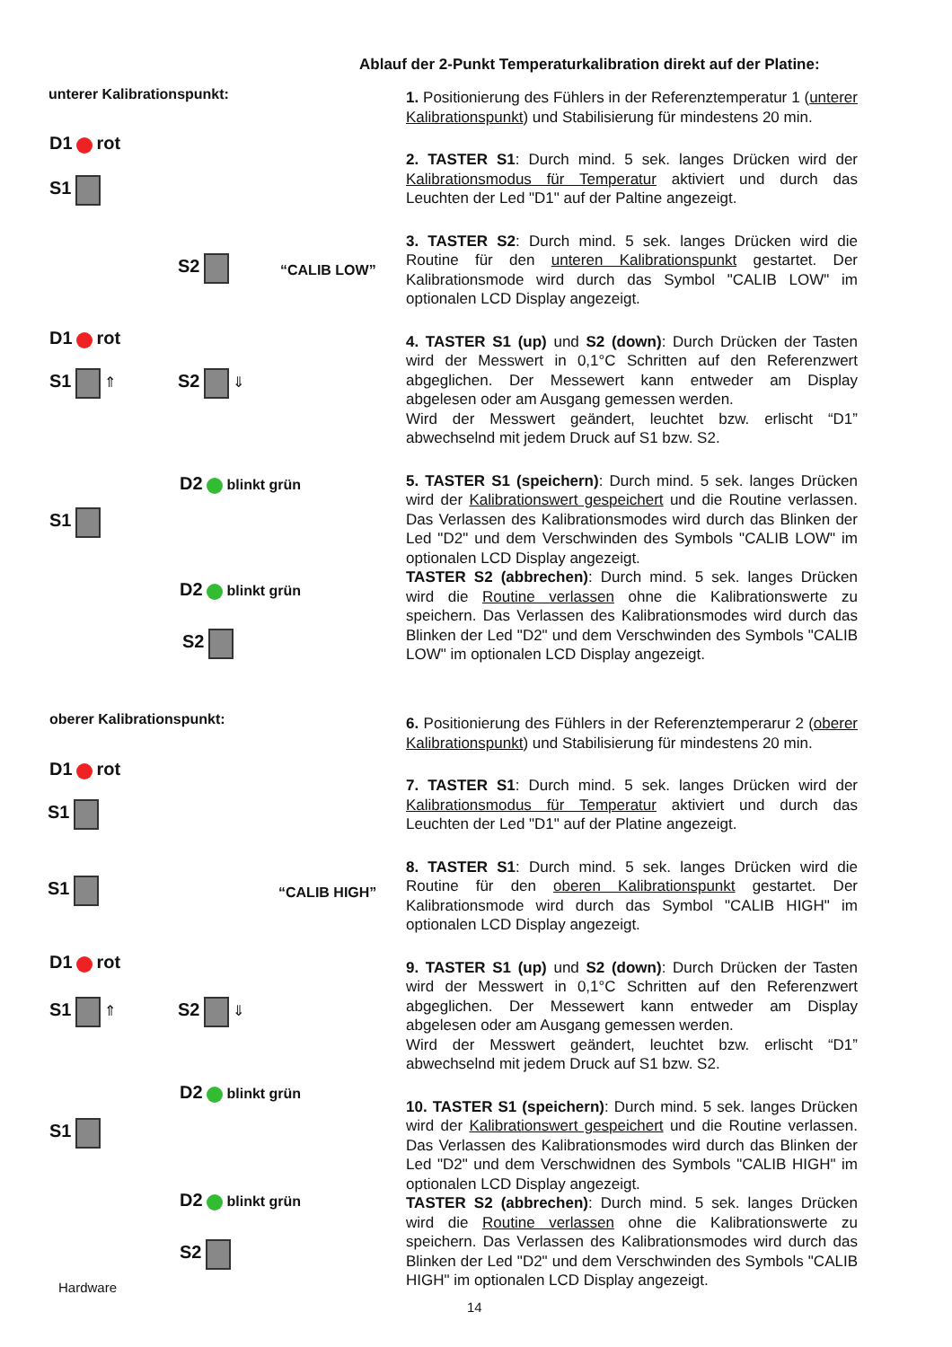Ablauf der 2-Punkt Temperaturkalibration direkt auf der Platine:
unterer Kalibrationspunkt:
D1 rot
S1
S2
“CALIB LOW”
D1 rot
S1 ⇑ S2 ⇓
D2 blinkt grün
S1
D2 blinkt grün
S2
oberer Kalibrationspunkt:
D1 rot
S1
S1
“CALIB HIGH”
D1 rot
S1 ⇑ S2 ⇓
D2 blinkt grün
S1
D2 blinkt grün
S2
1. Positionierung des Fühlers in der Referenztemperatur 1 (unterer Kalibrationspunkt) und Stabilisierung für mindestens 20 min.
2. TASTER S1: Durch mind. 5 sek. langes Drücken wird der Kalibrationsmodus für Temperatur aktiviert und durch das Leuchten der Led "D1" auf der Paltine angezeigt.
3. TASTER S2: Durch mind. 5 sek. langes Drücken wird die Routine für den unteren Kalibrationspunkt gestartet. Der Kalibrationsmode wird durch das Symbol "CALIB LOW" im optionalen LCD Display angezeigt.
4. TASTER S1 (up) und S2 (down): Durch Drücken der Tasten wird der Messwert in 0,1°C Schritten auf den Referenzwert abgeglichen. Der Messewert kann entweder am Display abgelesen oder am Ausgang gemessen werden.
Wird der Messwert geändert, leuchtet bzw. erlischt “D1” abwechselnd mit jedem Druck auf S1 bzw. S2.
5. TASTER S1 (speichern): Durch mind. 5 sek. langes Drücken wird der Kalibrationswert gespeichert und die Routine verlassen. Das Verlassen des Kalibrationsmodes wird durch das Blinken der Led "D2" und dem Verschwinden des Symbols "CALIB LOW" im optionalen LCD Display angezeigt.
TASTER S2 (abbrechen): Durch mind. 5 sek. langes Drücken wird die Routine verlassen ohne die Kalibrationswerte zu speichern. Das Verlassen des Kalibrationsmodes wird durch das Blinken der Led "D2" und dem Verschwinden des Symbols "CALIB LOW" im optionalen LCD Display angezeigt.
6. Positionierung des Fühlers in der Referenztemperarur 2 (oberer Kalibrationspunkt) und Stabilisierung für mindestens 20 min.
7. TASTER S1: Durch mind. 5 sek. langes Drücken wird der Kalibrationsmodus für Temperatur aktiviert und durch das Leuchten der Led "D1" auf der Platine angezeigt.
8. TASTER S1: Durch mind. 5 sek. langes Drücken wird die Routine für den oberen Kalibrationspunkt gestartet. Der Kalibrationsmode wird durch das Symbol "CALIB HIGH" im optionalen LCD Display angezeigt.
9. TASTER S1 (up) und S2 (down): Durch Drücken der Tasten wird der Messwert in 0,1°C Schritten auf den Referenzwert abgeglichen. Der Messewert kann entweder am Display abgelesen oder am Ausgang gemessen werden.
Wird der Messwert geändert, leuchtet bzw. erlischt “D1” abwechselnd mit jedem Druck auf S1 bzw. S2.
10. TASTER S1 (speichern): Durch mind. 5 sek. langes Drücken wird der Kalibrationswert gespeichert und die Routine verlassen. Das Verlassen des Kalibrationsmodes wird durch das Blinken der Led "D2" und dem Verschwidnen des Symbols "CALIB HIGH" im optionalen LCD Display angezeigt.
TASTER S2 (abbrechen): Durch mind. 5 sek. langes Drücken wird die Routine verlassen ohne die Kalibrationswerte zu speichern. Das Verlassen des Kalibrationsmodes wird durch das Blinken der Led "D2" und dem Verschwinden des Symbols "CALIB HIGH" im optionalen LCD Display angezeigt.
Hardware
14